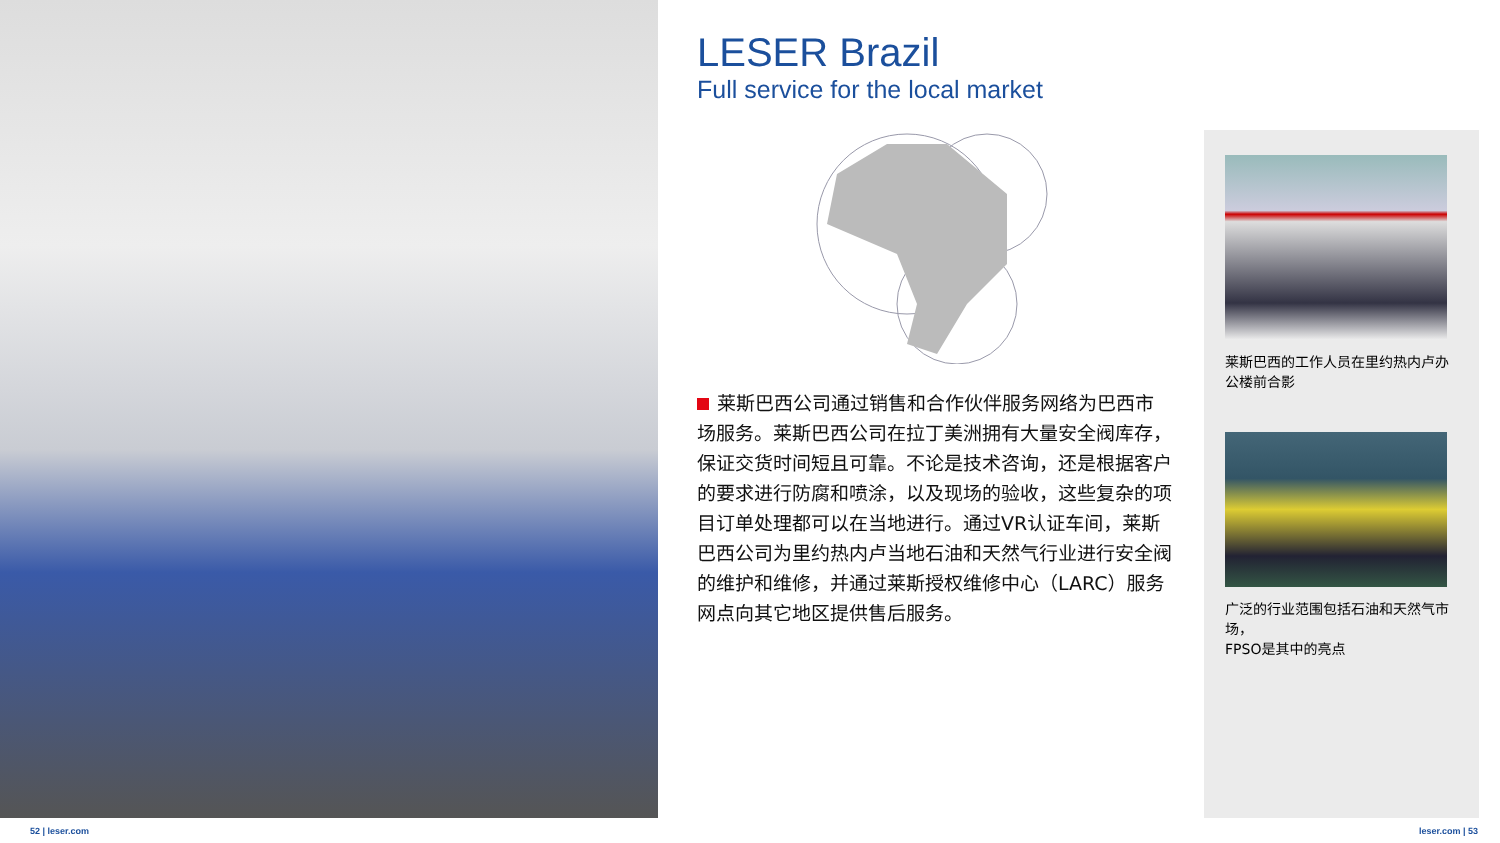LESER Brazil
Full service for the local market
莱斯巴西公司通过销售和合作伙伴服务网络为巴西市场服务。莱斯巴西公司在拉丁美洲拥有大量安全阀库存，保证交货时间短且可靠。不论是技术咨询，还是根据客户的要求进行防腐和喷涂，以及现场的验收，这些复杂的项目订单处理都可以在当地进行。通过VR认证车间，莱斯巴西公司为里约热内卢当地石油和天然气行业进行安全阀的维护和维修，并通过莱斯授权维修中心（LARC）服务网点向其它地区提供售后服务。
莱斯巴西的工作人员在里约热内卢办公楼前合影
广泛的行业范围包括石油和天然气市场，
FPSO是其中的亮点
52 | leser.com leser.com | 53